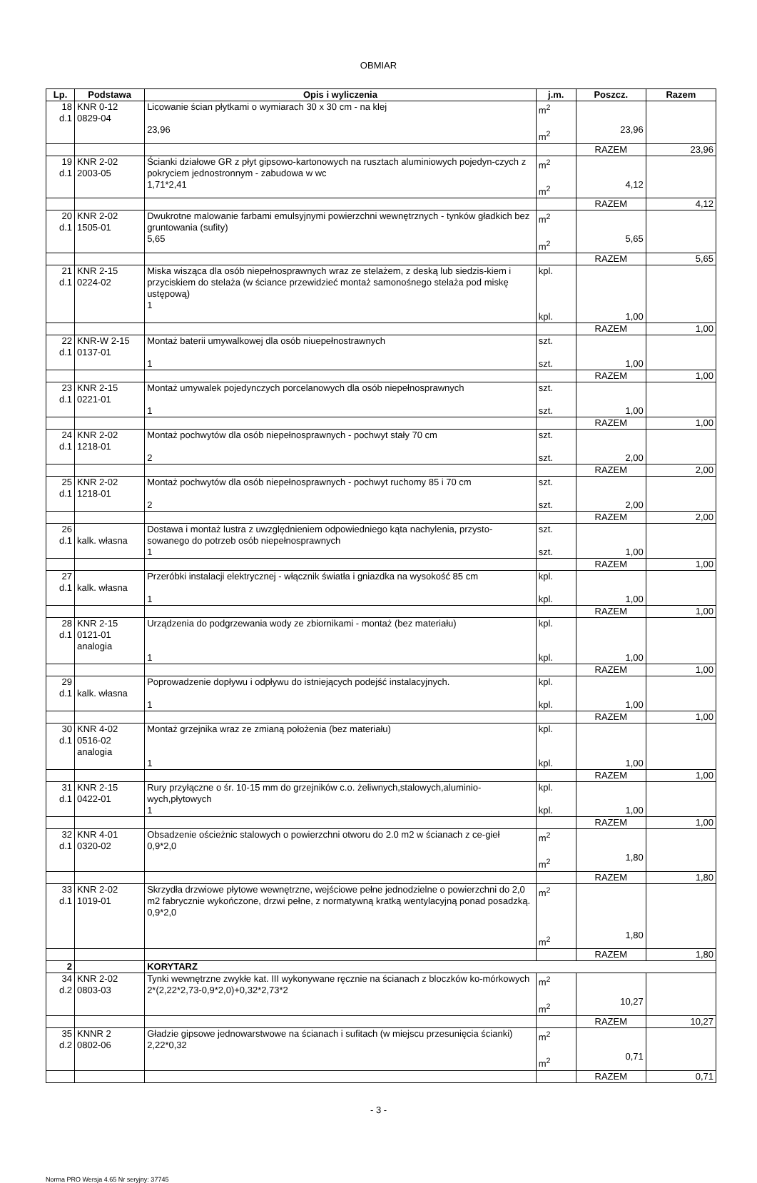OBMIAR
| Lp. | Podstawa | Opis i wyliczenia | j.m. | Poszcz. | Razem |
| --- | --- | --- | --- | --- | --- |
| 18 d.1 | KNR 0-12 0829-04 | Licowanie ścian płytkami o wymiarach 30 x 30 cm - na klej 23,96 | m<sup>2</sup> m<sup>2</sup> | 23,96 | |
| | | | | RAZEM | 23,96 |
| 19 d.1 | KNR 2-02 2003-05 | Ścianki działowe GR z płyt gipsowo-kartonowych na rusztach aluminiowych pojedyn-czych z pokryciem jednostronnym - zabudowa w wc 1,71*2,41 | m<sup>2</sup> m<sup>2</sup> | 4,12 | |
| | | | | RAZEM | 4,12 |
| 20 d.1 | KNR 2-02 1505-01 | Dwukrotne malowanie farbami emulsyjnymi powierzchni wewnętrznych - tynków gładkich bez gruntowania (sufity) 5,65 | m<sup>2</sup> m<sup>2</sup> | 5,65 | |
| | | | | RAZEM | 5,65 |
| 21 d.1 | KNR 2-15 0224-02 | Miska wisząca dla osób niepełnosprawnych wraz ze stelażem, z deską lub siedzis-kiem i przyciskiem do stelaża (w ściance przewidzieć montaż samonośnego stelaża pod miskę ustępową) 1 | kpl. kpl. | 1,00 | |
| | | | | RAZEM | 1,00 |
| 22 d.1 | KNR-W 2-15 0137-01 | Montaż baterii umywalkowej dla osób niuepełnostrawnych 1 | szt. szt. | 1,00 | |
| | | | | RAZEM | 1,00 |
| 23 d.1 | KNR 2-15 0221-01 | Montaż umywalek pojedynczych porcelanowych dla osób niepełnosprawnych 1 | szt. szt. | 1,00 | |
| | | | | RAZEM | 1,00 |
| 24 d.1 | KNR 2-02 1218-01 | Montaż pochwytów dla osób niepełnosprawnych - pochwyt stały 70 cm 2 | szt. szt. | 2,00 | |
| | | | | RAZEM | 2,00 |
| 25 d.1 | KNR 2-02 1218-01 | Montaż pochwytów dla osób niepełnosprawnych - pochwyt ruchomy 85 i 70 cm 2 | szt. szt. | 2,00 | |
| | | | | RAZEM | 2,00 |
| 26 d.1 | kalk. własna | Dostawa i montaż lustra z uwzględnieniem odpowiedniego kąta nachylenia, przysto-sowanego do potrzeb osób niepełnosprawnych 1 | szt. szt. | 1,00 | |
| | | | | RAZEM | 1,00 |
| 27 d.1 | kalk. własna | Przeróbki instalacji elektrycznej - włącznik światła i gniazdka na wysokość 85 cm 1 | kpl. kpl. | 1,00 | |
| | | | | RAZEM | 1,00 |
| 28 d.1 | KNR 2-15 0121-01 analogia | Urządzenia do podgrzewania wody ze zbiornikami - montaż (bez materiału) 1 | kpl. kpl. | 1,00 | |
| | | | | RAZEM | 1,00 |
| 29 d.1 | kalk. własna | Poprowadzenie dopływu i odpływu do istniejących podejść instalacyjnych. 1 | kpl. kpl. | 1,00 | |
| | | | | RAZEM | 1,00 |
| 30 d.1 | KNR 4-02 0516-02 analogia | Montaż grzejnika wraz ze zmianą położenia (bez materiału) 1 | kpl. kpl. | 1,00 | |
| | | | | RAZEM | 1,00 |
| 31 d.1 | KNR 2-15 0422-01 | Rury przyłączne o śr. 10-15 mm do grzejników c.o. żeliwnych,stalowych,aluminio-wych,płytowych 1 | kpl. kpl. | 1,00 | |
| | | | | RAZEM | 1,00 |
| 32 d.1 | KNR 4-01 0320-02 | Obsadzenie ościeżnic stalowych o powierzchni otworu do 2.0 m2 w ścianach z ce-gieł 0,9*2,0 | m<sup>2</sup> m<sup>2</sup> | 1,80 | |
| | | | | RAZEM | 1,80 |
| 33 d.1 | KNR 2-02 1019-01 | Skrzydła drzwiowe płytowe wewnętrzne, wejściowe pełne jednodzielne o powierzchni do 2,0 m2 fabrycznie wykończone, drzwi pełne, z normatywną kratką wentylacyjną ponad posadzką. 0,9*2,0 | m<sup>2</sup> m<sup>2</sup> | 1,80 | |
| | | | | RAZEM | 1,80 |
| 2 | | KORYTARZ | | | |
| 34 d.2 | KNR 2-02 0803-03 | Tynki wewnętrzne zwykłe kat. III wykonywane ręcznie na ścianach z bloczków ko-mórkowych 2*(2,22*2,73-0,9*2,0)+0,32*2,73*2 | m<sup>2</sup> m<sup>2</sup> | 10,27 | |
| | | | | RAZEM | 10,27 |
| 35 d.2 | KNNR 2 0802-06 | Gładzie gipsowe jednowarstwowe na ścianach i sufitach (w miejscu przesunięcia ścianki) 2,22*0,32 | m<sup>2</sup> m<sup>2</sup> | 0,71 | |
| | | | | RAZEM | 0,71 |
- 3 -
Norma PRO Wersja 4.65 Nr seryjny: 37745